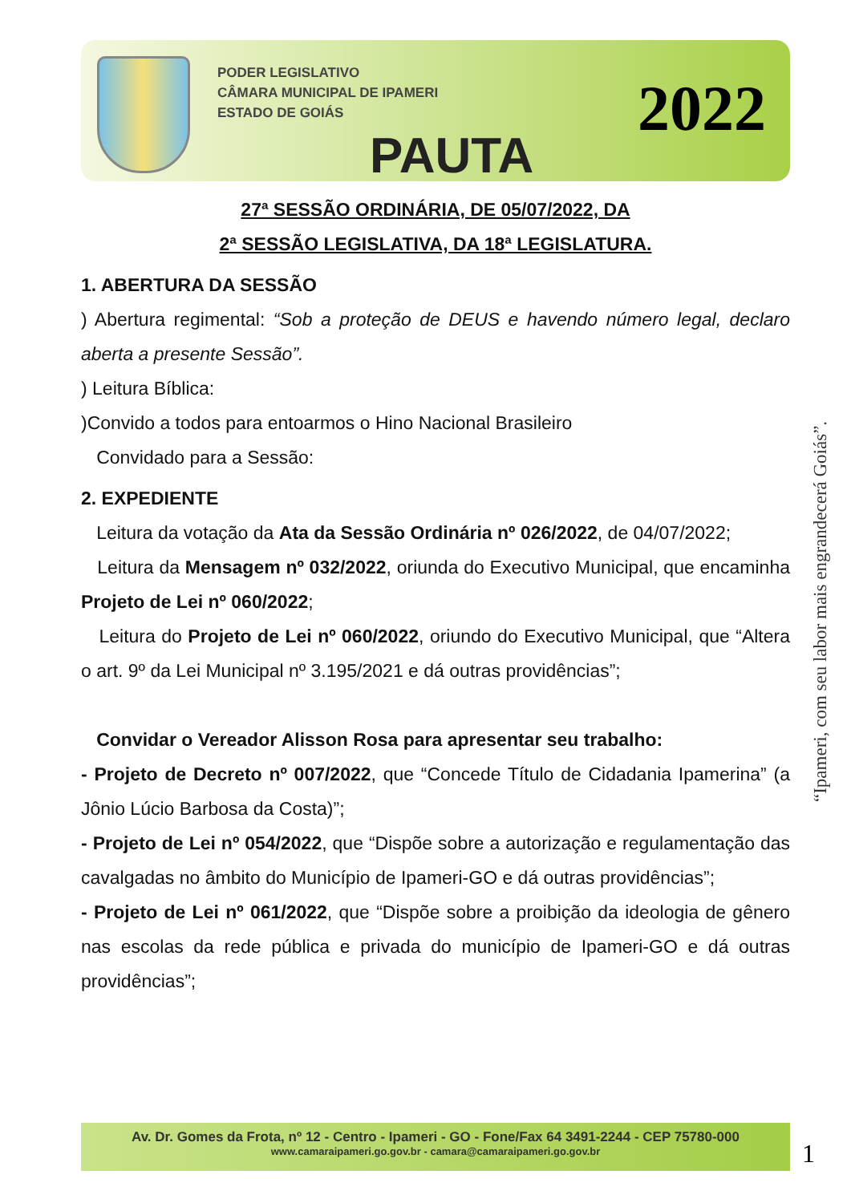PODER LEGISLATIVO
CÂMARA MUNICIPAL DE IPAMERI
ESTADO DE GOIÁS
2022
PAUTA
27ª SESSÃO ORDINÁRIA, DE 05/07/2022, DA
2ª SESSÃO LEGISLATIVA, DA 18ª LEGISLATURA.
1. ABERTURA DA SESSÃO
) Abertura regimental: “Sob a proteção de DEUS e havendo número legal, declaro aberta a presente Sessão”.
) Leitura Bíblica:
)Convido a todos para entoarmos o Hino Nacional Brasileiro
Convidado para a Sessão:
2. EXPEDIENTE
Leitura da votação da Ata da Sessão Ordinária nº 026/2022, de 04/07/2022;
Leitura da Mensagem nº 032/2022, oriunda do Executivo Municipal, que encaminha Projeto de Lei nº 060/2022;
Leitura do Projeto de Lei nº 060/2022, oriundo do Executivo Municipal, que “Altera o art. 9º da Lei Municipal nº 3.195/2021 e dá outras providências”;
Convidar o Vereador Alisson Rosa para apresentar seu trabalho:
- Projeto de Decreto nº 007/2022, que “Concede Título de Cidadania Ipamerina” (a Jônio Lúcio Barbosa da Costa)”;
- Projeto de Lei nº 054/2022, que “Dispõe sobre a autorização e regulamentação das cavalgadas no âmbito do Município de Ipameri-GO e dá outras providências”;
- Projeto de Lei nº 061/2022, que “Dispõe sobre a proibição da ideologia de gênero nas escolas da rede pública e privada do município de Ipameri-GO e dá outras providências”;
“Ipameri, com seu labor mais engrandecerá Goiás”.
Av. Dr. Gomes da Frota, nº 12 - Centro - Ipameri - GO - Fone/Fax 64 3491-2244 - CEP 75780-000
www.camaraipameri.go.gov.br - camara@camaraipameri.go.gov.br
1